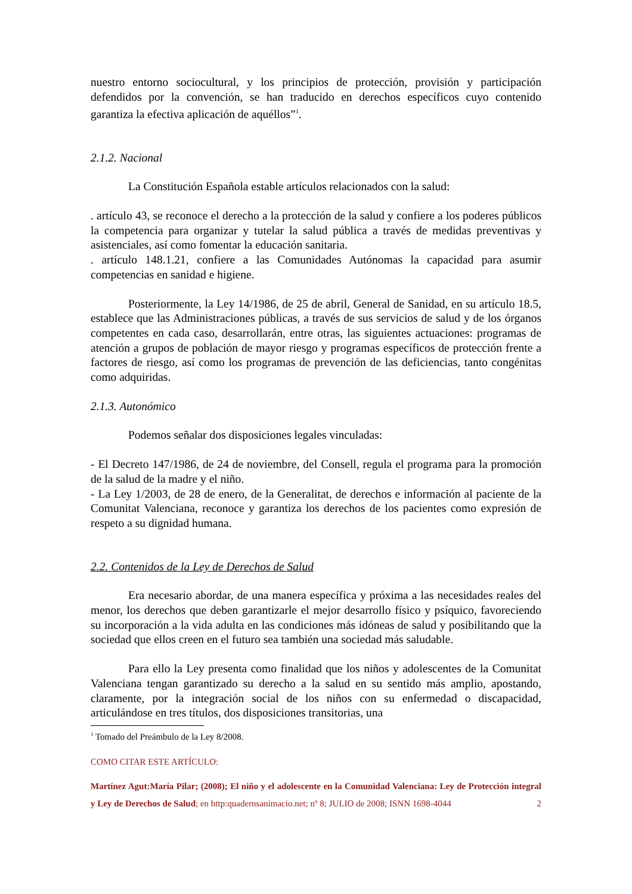nuestro entorno sociocultural, y los principios de protección, provisión y participación defendidos por la convención, se han traducido en derechos específicos cuyo contenido garantiza la efectiva aplicación de aquéllos”<sup>1</sup>.
2.1.2. Nacional
La Constitución Española estable artículos relacionados con la salud:
. artículo 43, se reconoce el derecho a la protección de la salud y confiere a los poderes públicos la competencia para organizar y tutelar la salud pública a través de medidas preventivas y asistenciales, así como fomentar la educación sanitaria.
. artículo 148.1.21, confiere a las Comunidades Autónomas la capacidad para asumir competencias en sanidad e higiene.
Posteriormente, la Ley 14/1986, de 25 de abril, General de Sanidad, en su artículo 18.5, establece que las Administraciones públicas, a través de sus servicios de salud y de los órganos competentes en cada caso, desarrollarán, entre otras, las siguientes actuaciones: programas de atención a grupos de población de mayor riesgo y programas específicos de protección frente a factores de riesgo, así como los programas de prevención de las deficiencias, tanto congénitas como adquiridas.
2.1.3. Autonómico
Podemos señalar dos disposiciones legales vinculadas:
- El Decreto 147/1986, de 24 de noviembre, del Consell, regula el programa para la promoción de la salud de la madre y el niño.
- La Ley 1/2003, de 28 de enero, de la Generalitat, de derechos e información al paciente de la Comunitat Valenciana, reconoce y garantiza los derechos de los pacientes como expresión de respeto a su dignidad humana.
2.2. Contenidos de la Ley de Derechos de Salud
Era necesario abordar, de una manera específica y próxima a las necesidades reales del menor, los derechos que deben garantizarle el mejor desarrollo físico y psíquico, favoreciendo su incorporación a la vida adulta en las condiciones más idóneas de salud y posibilitando que la sociedad que ellos creen en el futuro sea también una sociedad más saludable.
Para ello la Ley presenta como finalidad que los niños y adolescentes de la Comunitat Valenciana tengan garantizado su derecho a la salud en su sentido más amplio, apostando, claramente, por la integración social de los niños con su enfermedad o discapacidad, articulándose en tres títulos, dos disposiciones transitorias, una
<sup>1</sup> Tomado del Preámbulo de la Ley 8/2008.
COMO CITAR ESTE ARTÍCULO:
Martínez Agut:María Pilar; (2008); El niño y el adolescente en la Comunidad Valenciana: Ley de Protección integral y Ley de Derechos de Salud; en http:quadernsanimacio.net; nº 8; JULIO de 2008; ISNN 1698-4044 2